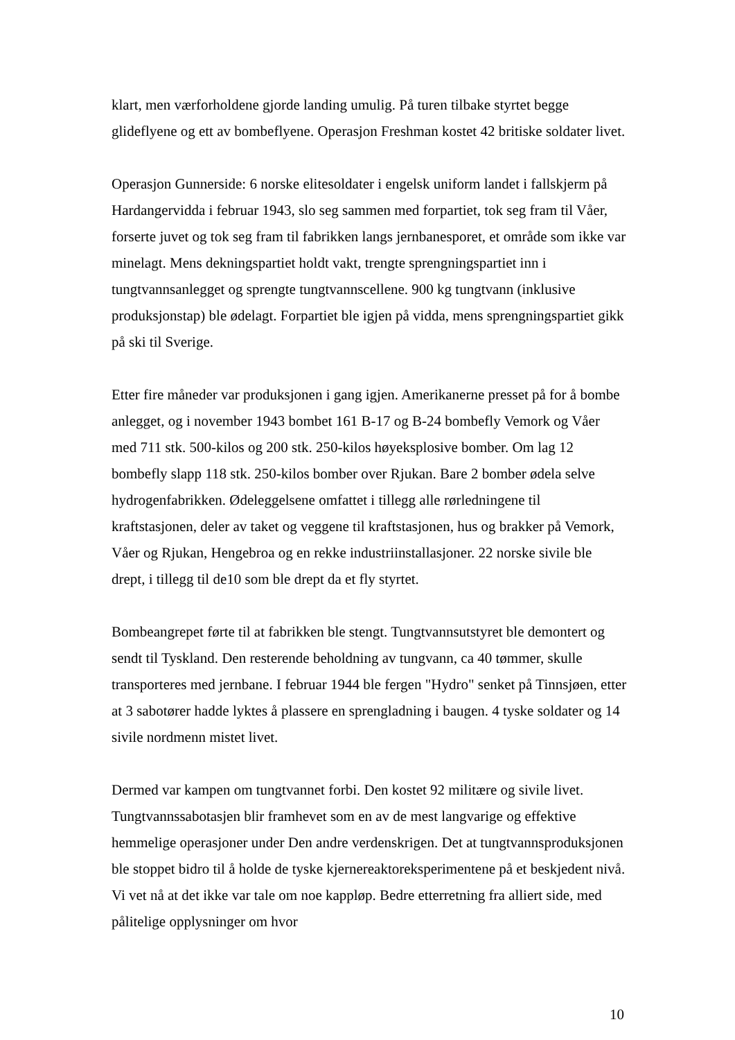klart, men værforholdene gjorde landing umulig. På turen tilbake styrtet begge glideflyene og ett av bombeflyene. Operasjon Freshman kostet 42 britiske soldater livet.
Operasjon Gunnerside: 6 norske elitesoldater i engelsk uniform landet i fallskjerm på Hardangervidda i februar 1943, slo seg sammen med forpartiet, tok seg fram til Våer, forserte juvet og tok seg fram til fabrikken langs jernbanesporet, et område som ikke var minelagt. Mens dekningspartiet holdt vakt, trengte sprengningspartiet inn i tungtvannsanlegget og sprengte tungtvannscellene. 900 kg tungtvann (inklusive produksjonstap) ble ødelagt. Forpartiet ble igjen på vidda, mens sprengningspartiet gikk på ski til Sverige.
Etter fire måneder var produksjonen i gang igjen. Amerikanerne presset på for å bombe anlegget, og i november 1943 bombet 161 B-17 og B-24 bombefly Vemork og Våer med 711 stk. 500-kilos og 200 stk. 250-kilos høyeksplosive bomber. Om lag 12 bombefly slapp 118 stk. 250-kilos bomber over Rjukan. Bare 2 bomber ødela selve hydrogenfabrikken. Ødeleggelsene omfattet i tillegg alle rørledningene til kraftstasjonen, deler av taket og veggene til kraftstasjonen, hus og brakker på Vemork, Våer og Rjukan, Hengebroa og en rekke industriinstallasjoner. 22 norske sivile ble drept, i tillegg til de10 som ble drept da et fly styrtet.
Bombeangrepet førte til at fabrikken ble stengt. Tungtvannsutstyret ble demontert og sendt til Tyskland. Den resterende beholdning av tungvann, ca 40 tømmer, skulle transporteres med jernbane. I februar 1944 ble fergen "Hydro" senket på Tinnsjøen, etter at 3 sabotører hadde lyktes å plassere en sprengladning i baugen. 4 tyske soldater og 14 sivile nordmenn mistet livet.
Dermed var kampen om tungtvannet forbi. Den kostet 92 militære og sivile livet. Tungtvannssabotasjen blir framhevet som en av de mest langvarige og effektive hemmelige operasjoner under Den andre verdenskrigen. Det at tungtvannsproduksjonen ble stoppet bidro til å holde de tyske kjernereaktoreksperimentene på et beskjedent nivå. Vi vet nå at det ikke var tale om noe kappløp. Bedre etterretning fra alliert side, med pålitelige opplysninger om hvor
10